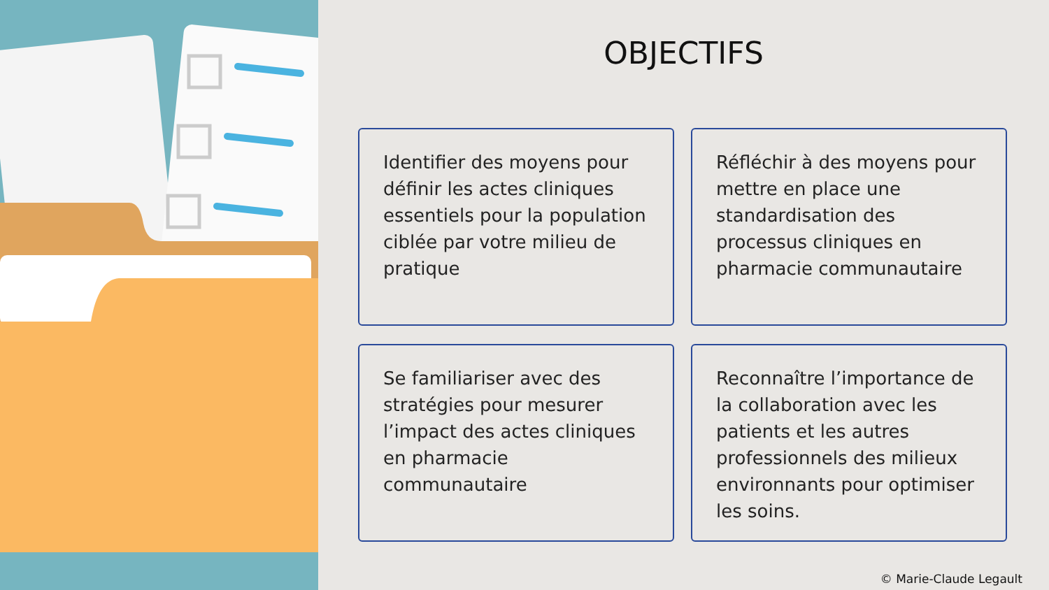OBJECTIFS
Identifier des moyens pour définir les actes cliniques essentiels pour la population ciblée par votre milieu de pratique
Réfléchir à des moyens pour mettre en place une standardisation des processus cliniques en pharmacie communautaire
Se familiariser avec des stratégies pour mesurer l’impact des actes cliniques en pharmacie communautaire
Reconnaître l’importance de la collaboration avec les patients et les autres professionnels des milieux environnants pour optimiser les soins.
© Marie-Claude Legault